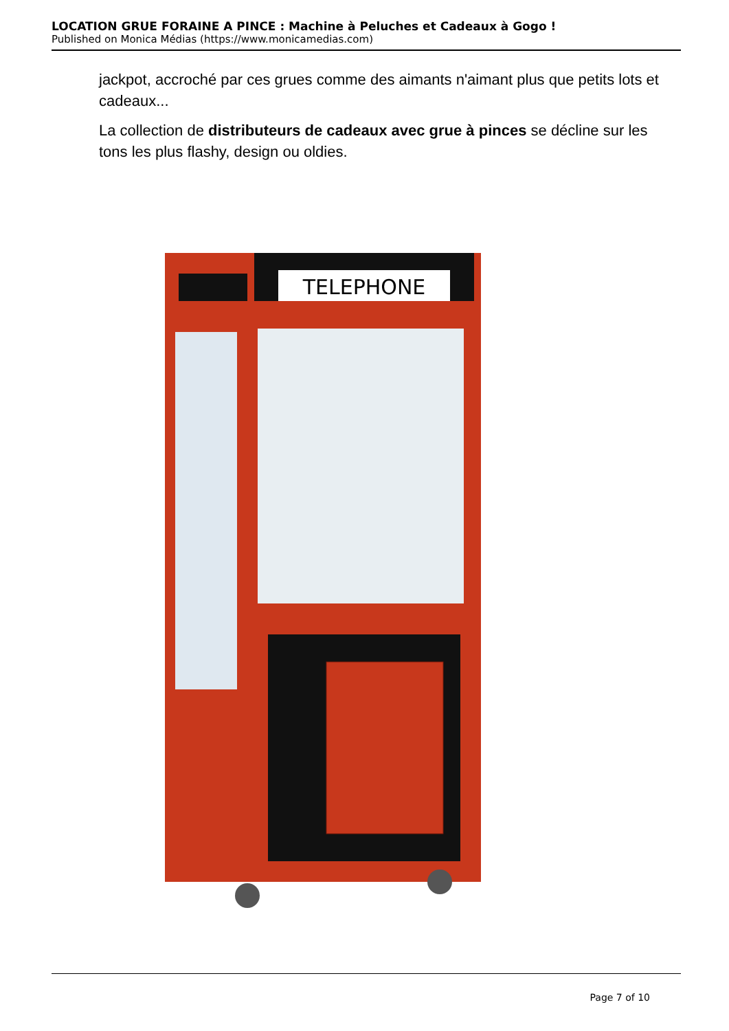LOCATION GRUE FORAINE A PINCE : Machine à Peluches et Cadeaux à Gogo !
Published on Monica Médias (https://www.monicamedias.com)
jackpot, accroché par ces grues comme des aimants n'aimant plus que petits lots et cadeaux...
La collection de distributeurs de cadeaux avec grue à pinces se décline sur les tons les plus flashy, design ou oldies.
TELEPHONE
Page 7 of 10